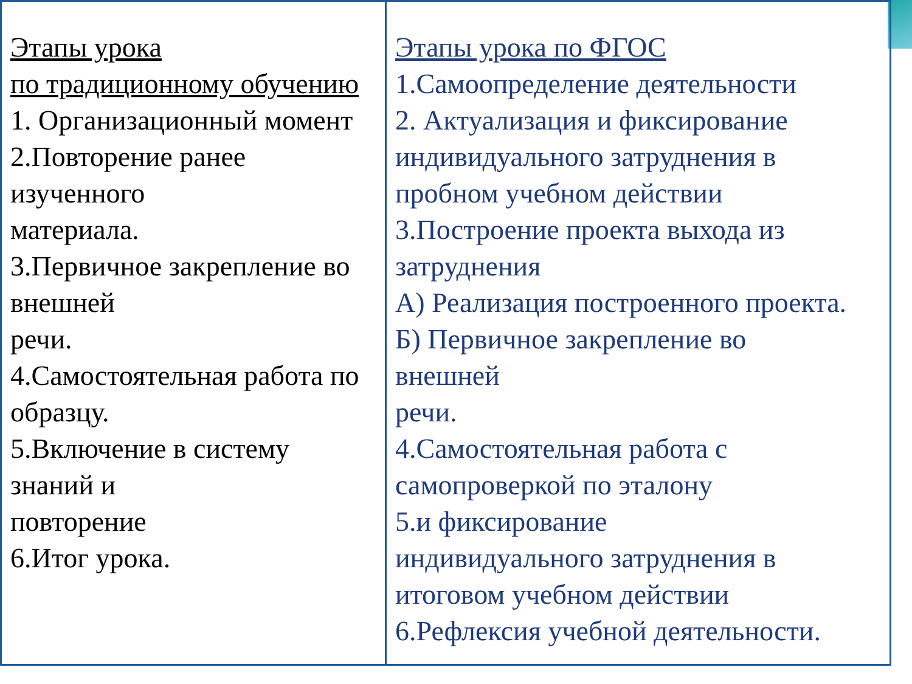| Этапы урока по традиционному обучению 1. Организационный момент 2.Повторение ранее изученного материала. 3.Первичное закрепление во внешней речи. 4.Самостоятельная работа по образцу. 5.Включение в систему знаний и повторение 6.Итог урока. | Этапы урока по ФГОС 1.Самоопределение деятельности 2. Актуализация и фиксирование индивидуального затруднения в пробном учебном действии 3.Построение проекта выхода из затруднения А) Реализация построенного проекта. Б) Первичное закрепление во внешней речи. 4.Самостоятельная работа с самопроверкой по эталону 5.и фиксирование индивидуального затруднения в итоговом учебном действии 6.Рефлексия учебной деятельности. |